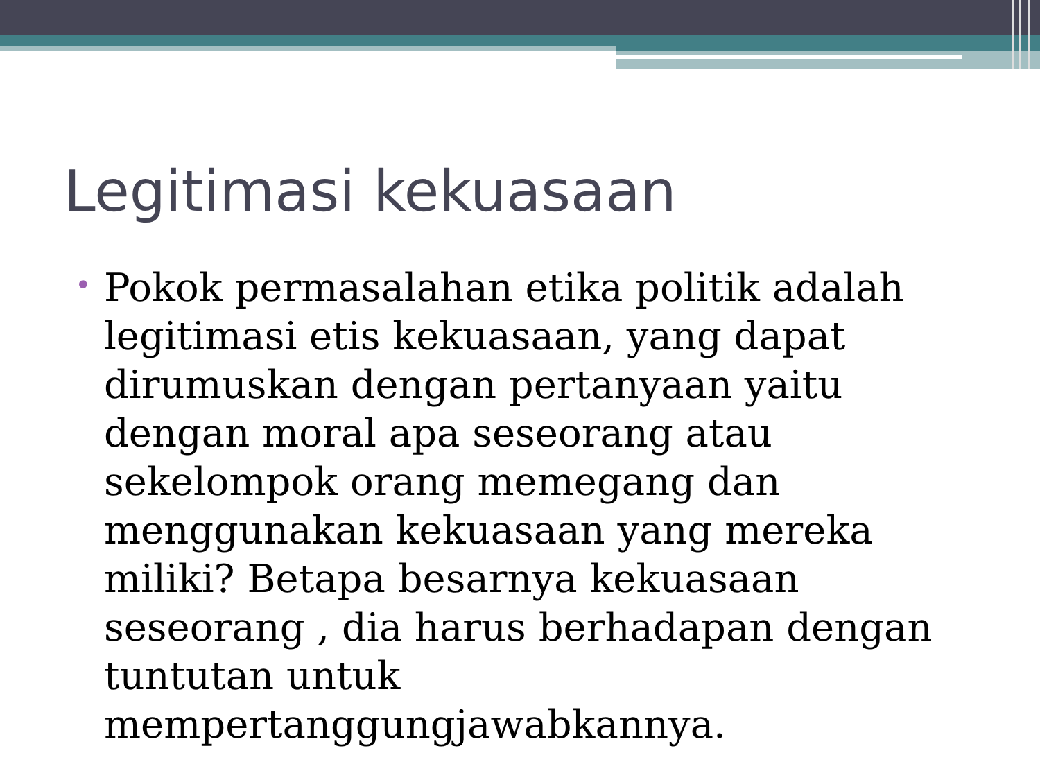Legitimasi kekuasaan
•
Pokok permasalahan etika politik adalah legitimasi etis kekuasaan, yang dapat dirumuskan dengan pertanyaan yaitu dengan moral apa seseorang atau sekelompok orang memegang dan menggunakan kekuasaan yang mereka miliki? Betapa besarnya kekuasaan seseorang , dia harus berhadapan dengan tuntutan untuk mempertanggungjawabkannya.